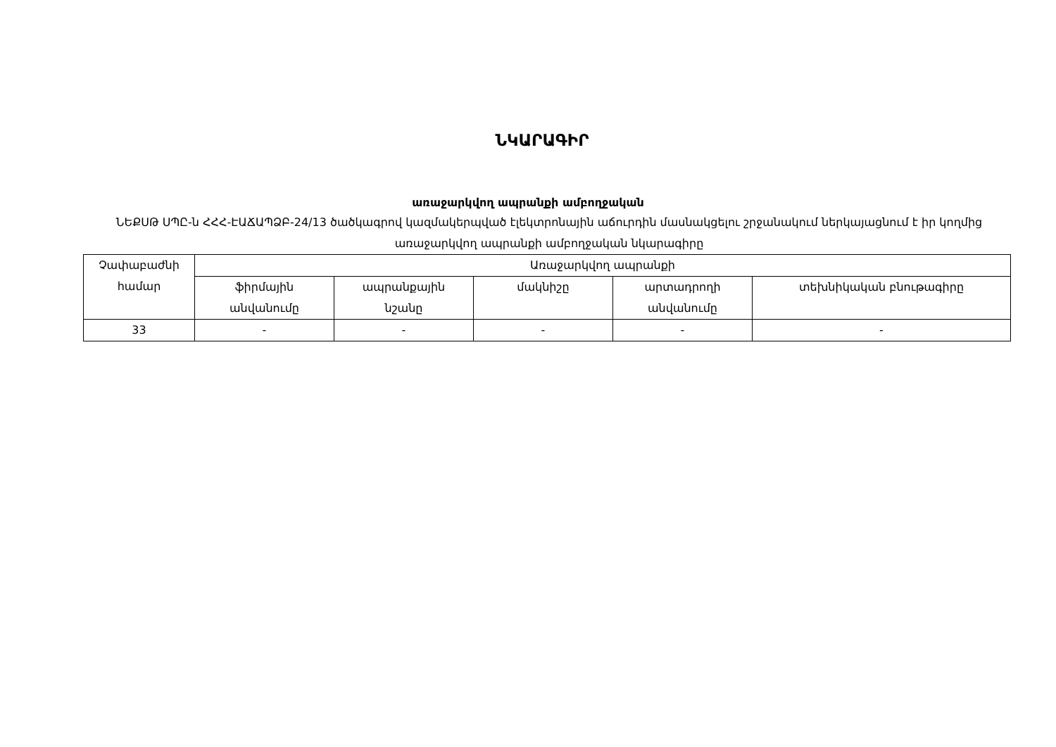ՆԿԱՐԱԳԻՐ
առաջարկվող ապրանքի ամբողջական
ՆԵՔՍԹ ՍՊԸ-ն ՀՀՀ-ԷԱՃԱՊՁԲ-24/13 ծածկագրով կազմակերպված էլեկտրոնային աճուրդին մասնակցելու շրջանակում ներկայացնում է իր կողմից առաջարկվող ապրանքի ամբողջական նկարագիրը
| Չափաբաժնի համար | Առաջարկվող ապրանքի | | | | |
| | ֆիրմային անվանումը | ապրանքային նշանը | մակնիշը | արտադրողի անվանումը | տեխնիկական բնութագիրը |
| 33 | - | - | - | - | - |